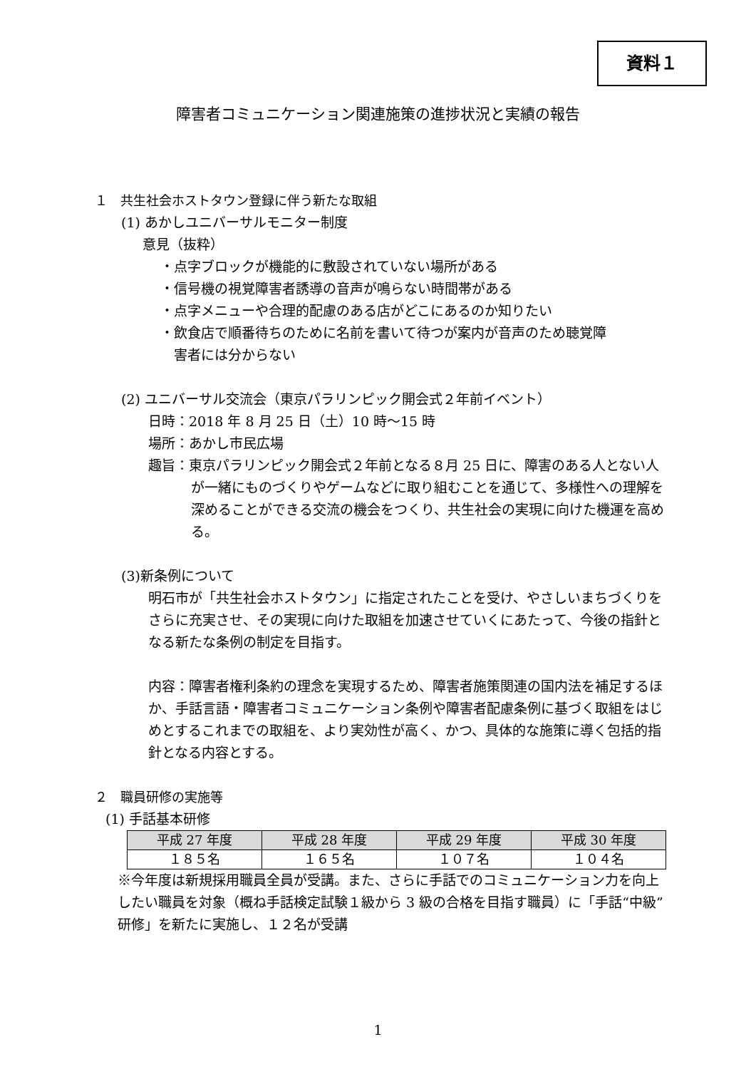資料１
障害者コミュニケーション関連施策の進捗状況と実績の報告
１　共生社会ホストタウン登録に伴う新たな取組
(1) あかしユニバーサルモニター制度
意見（抜粋）
・点字ブロックが機能的に敷設されていない場所がある
・信号機の視覚障害者誘導の音声が鳴らない時間帯がある
・点字メニューや合理的配慮のある店がどこにあるのか知りたい
・飲食店で順番待ちのために名前を書いて待つが案内が音声のため聴覚障
　害者には分からない
(2) ユニバーサル交流会（東京パラリンピック開会式２年前イベント）
日時：2018 年 8 月 25 日（土）10 時～15 時
場所：あかし市民広場
趣旨：東京パラリンピック開会式２年前となる８月 25 日に、障害のある人とない人が一緒にものづくりやゲームなどに取り組むことを通じて、多様性への理解を深めることができる交流の機会をつくり、共生社会の実現に向けた機運を高める。
(3)新条例について
明石市が「共生社会ホストタウン」に指定されたことを受け、やさしいまちづくりをさらに充実させ、その実現に向けた取組を加速させていくにあたって、今後の指針となる新たな条例の制定を目指す。
内容：障害者権利条約の理念を実現するため、障害者施策関連の国内法を補足するほか、手話言語・障害者コミュニケーション条例や障害者配慮条例に基づく取組をはじめとするこれまでの取組を、より実効性が高く、かつ、具体的な施策に導く包括的指針となる内容とする。
２　職員研修の実施等
(1) 手話基本研修
| 平成 27 年度 | 平成 28 年度 | 平成 29 年度 | 平成 30 年度 |
| --- | --- | --- | --- |
| １８５名 | １６５名 | １０７名 | １０４名 |
※今年度は新規採用職員全員が受講。また、さらに手話でのコミュニケーション力を向上したい職員を対象（概ね手話検定試験１級から 3 級の合格を目指す職員）に「手話“中級”研修」を新たに実施し、１２名が受講
1